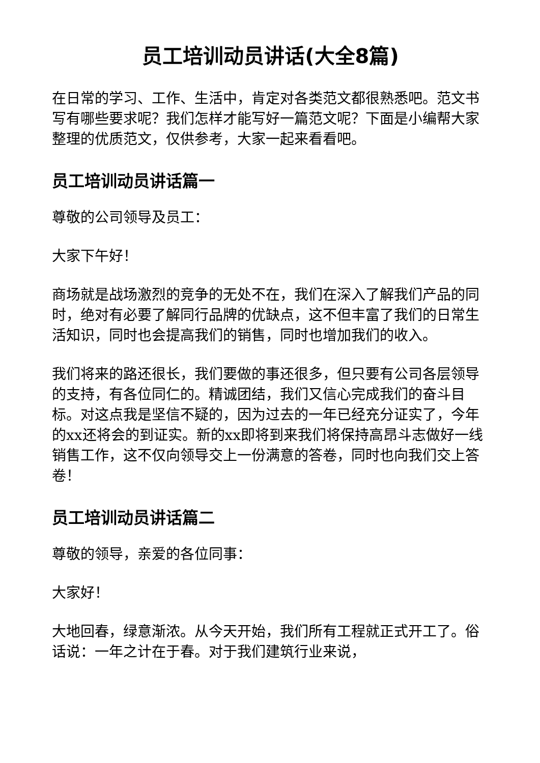员工培训动员讲话(大全8篇)
在日常的学习、工作、生活中，肯定对各类范文都很熟悉吧。范文书写有哪些要求呢？我们怎样才能写好一篇范文呢？下面是小编帮大家整理的优质范文，仅供参考，大家一起来看看吧。
员工培训动员讲话篇一
尊敬的公司领导及员工：
大家下午好！
商场就是战场激烈的竞争的无处不在，我们在深入了解我们产品的同时，绝对有必要了解同行品牌的优缺点，这不但丰富了我们的日常生活知识，同时也会提高我们的销售，同时也增加我们的收入。
我们将来的路还很长，我们要做的事还很多，但只要有公司各层领导的支持，有各位同仁的。精诚团结，我们又信心完成我们的奋斗目标。对这点我是坚信不疑的，因为过去的一年已经充分证实了，今年的xx还将会的到证实。新的xx即将到来我们将保持高昂斗志做好一线销售工作，这不仅向领导交上一份满意的答卷，同时也向我们交上答卷！
员工培训动员讲话篇二
尊敬的领导，亲爱的各位同事：
大家好！
大地回春，绿意渐浓。从今天开始，我们所有工程就正式开工了。俗话说：一年之计在于春。对于我们建筑行业来说，